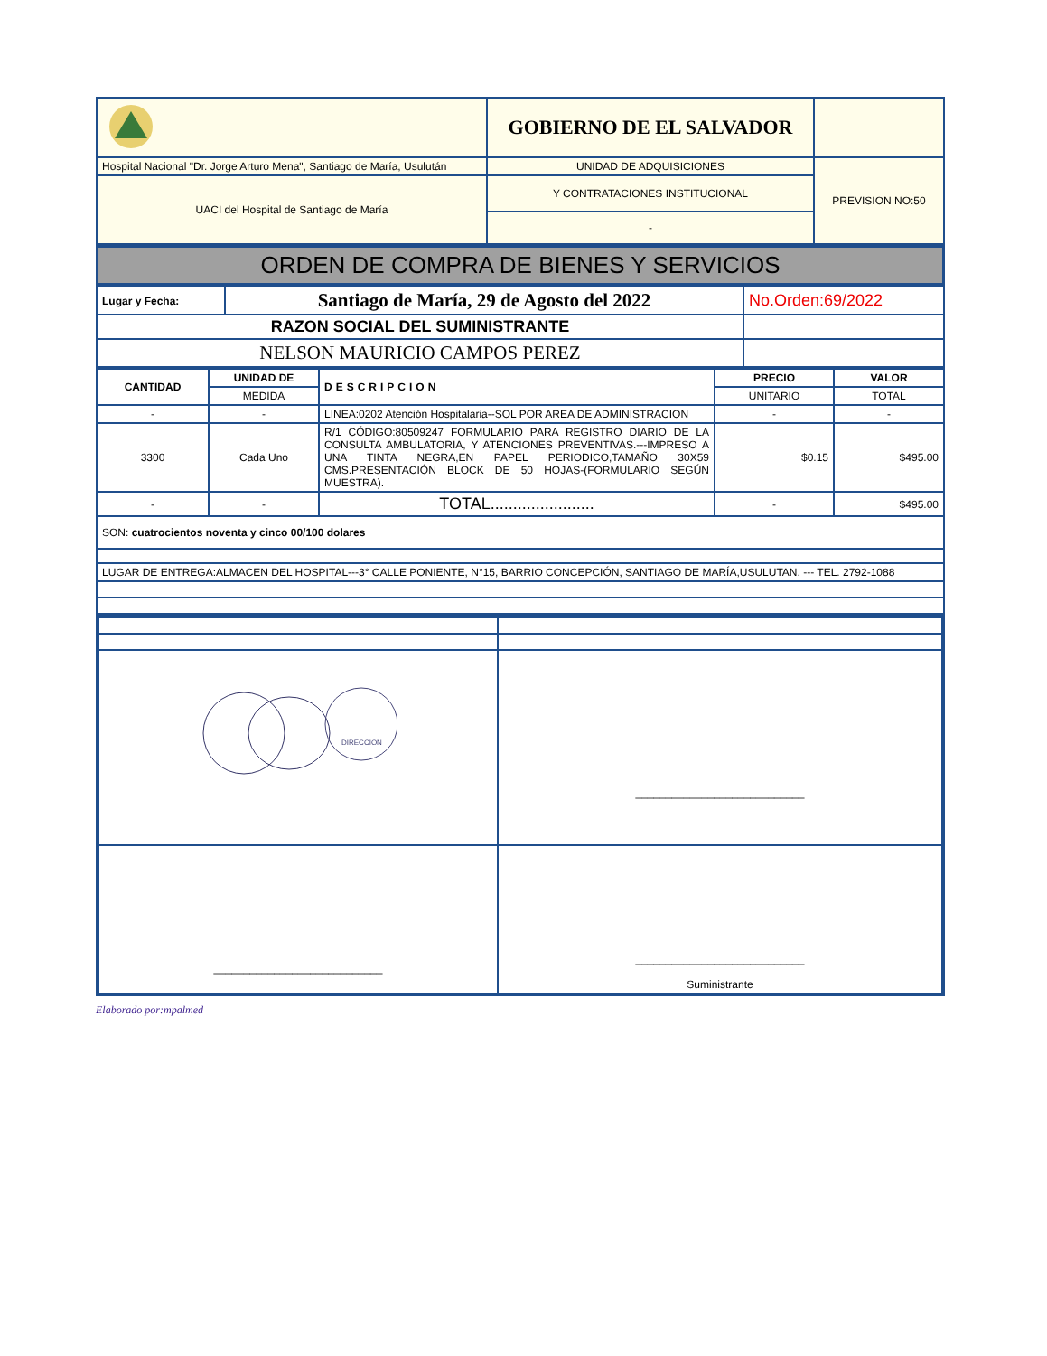| | GOBIERNO DE EL SALVADOR | |
| Hospital Nacional "Dr. Jorge Arturo Mena", Santiago de María, Usulután | UNIDAD DE ADQUISICIONES | PREVISION NO:50 |
| UACI del Hospital de Santiago de María | Y CONTRATACIONES INSTITUCIONAL | |
| | - | |
ORDEN DE COMPRA DE BIENES Y SERVICIOS
| Lugar y Fecha: | Santiago de María, 29 de Agosto del 2022 | No.Orden:69/2022 |
| RAZON SOCIAL DEL SUMINISTRANTE | | |
| NELSON MAURICIO CAMPOS PEREZ | | |
| CANTIDAD | UNIDAD DE | DESCRIPCION | PRECIO | VALOR |
| --- | --- | --- | --- | --- |
| | MEDIDA | | UNITARIO | TOTAL |
| - | - | LINEA:0202 Atención Hospitalaria --SOL POR AREA DE ADMINISTRACION | - | - |
| 3300 | Cada Uno | R/1 CÓDIGO:80509247 FORMULARIO PARA REGISTRO DIARIO DE LA CONSULTA AMBULATORIA, Y ATENCIONES PREVENTIVAS.---IMPRESO A UNA TINTA NEGRA,EN PAPEL PERIODICO,TAMAÑO 30X59 CMS.PRESENTACIÓN BLOCK DE 50 HOJAS-(FORMULARIO SEGÚN MUESTRA). | $0.15 | $495.00 |
| - | - | TOTAL....................... | - | $495.00 |
| SON: cuatrocientos noventa y cinco 00/100 dolares | | | | |
| LUGAR DE ENTREGA:ALMACEN DEL HOSPITAL---3° CALLE PONIENTE, N°15, BARRIO CONCEPCIÓN, SANTIAGO DE MARÍA,USULUTAN. --- TEL. 2792-1088 | | | | |
| DIRECCION | ____________________________ |
| ____________________________ | ____________________________ Suministrante |
Elaborado por:mpalmed